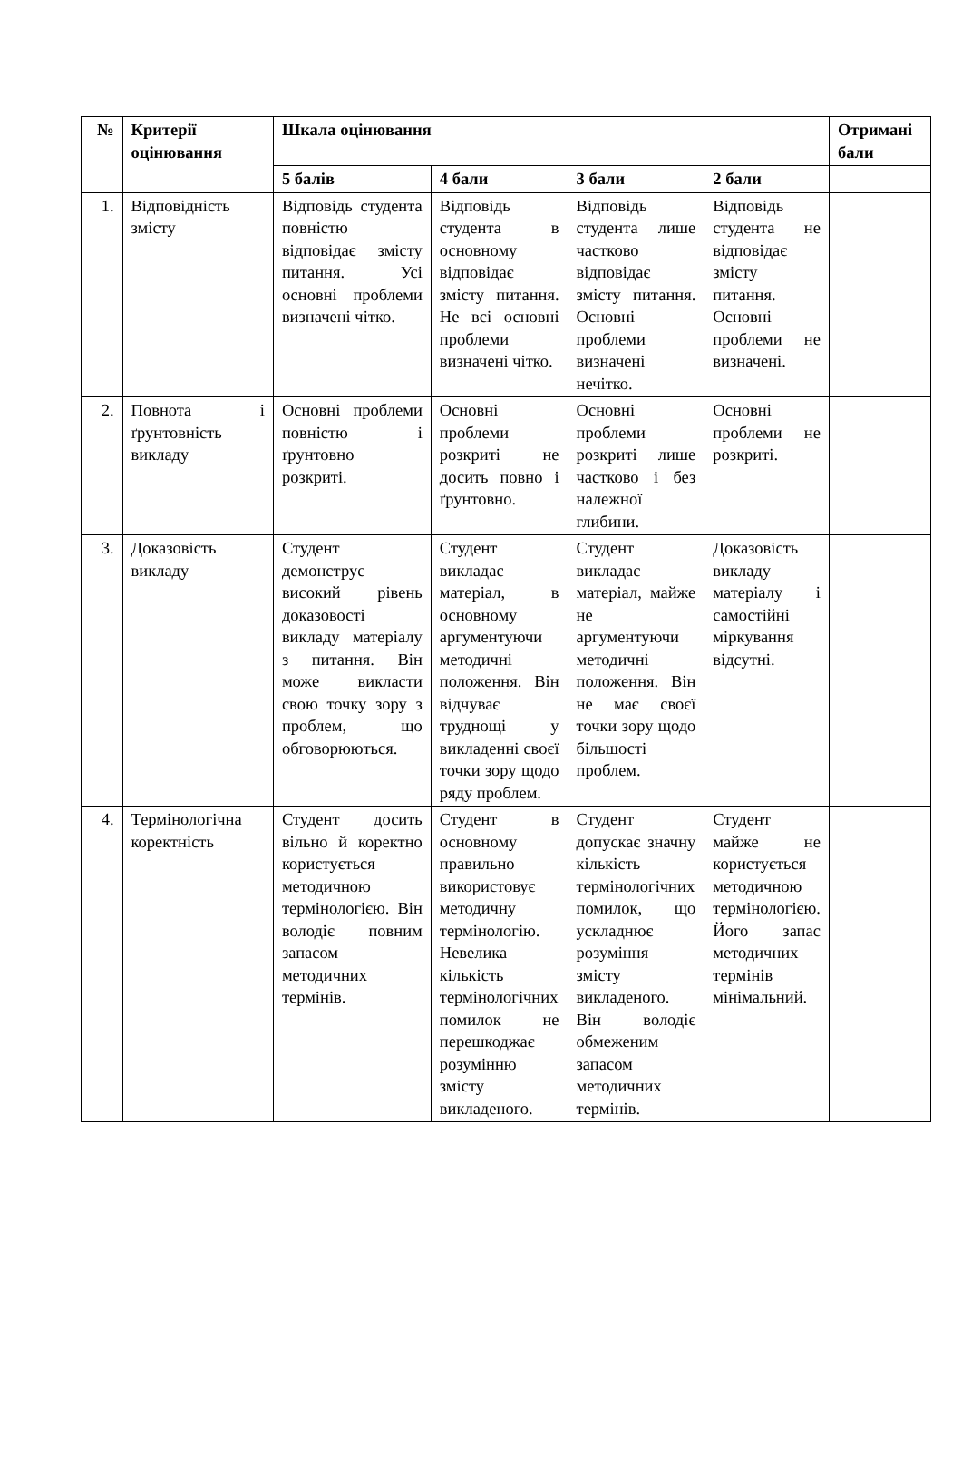| | № | Критерії оцінювання | Шкала оцінювання | | | | Отримані бали |
| | | | 5 балів | 4 бали | 3 бали | 2 бали | |
| | 1. | Відповідність змісту | Відповідь студента повністю відповідає змісту питання. Усі основні проблеми визначені чітко. | Відповідь студента в основному відповідає змісту питання. Не всі основні проблеми визначені чітко. | Відповідь студента лише частково відповідає змісту питання. Основні проблеми визначені нечітко. | Відповідь студента не відповідає змісту питання. Основні проблеми не визначені. | |
| | 2. | Повнота і ґрунтовність викладу | Основні проблеми повністю і ґрунтовно розкриті. | Основні проблеми розкриті не досить повно і ґрунтовно. | Основні проблеми розкриті лише частково і без належної глибини. | Основні проблеми не розкриті. | |
| | 3. | Доказовість викладу | Студент демонструє високий рівень доказовості викладу матеріалу з питання. Він може викласти свою точку зору з проблем, що обговорюються. | Студент викладає матеріал, в основному аргументуючи методичні положення. Він відчуває труднощі у викладенні своєї точки зору щодо ряду проблем. | Студент викладає матеріал, майже не аргументуючи методичні положення. Він не має своєї точки зору щодо більшості проблем. | Доказовість викладу матеріалу і самостійні міркування відсутні. | |
| | 4. | Термінологічна коректність | Студент досить вільно й коректно користується методичною термінологією. Він володіє повним запасом методичних термінів. | Студент в основному правильно використовує методичну термінологію. Невелика кількість термінологічних помилок не перешкоджає розумінню змісту викладеного. | Студент допускає значну кількість термінологічних помилок, що ускладнює розуміння змісту викладеного. Він володіє обмеженим запасом методичних термінів. | Студент майже не користується методичною термінологією. Його запас методичних термінів мінімальний. | |